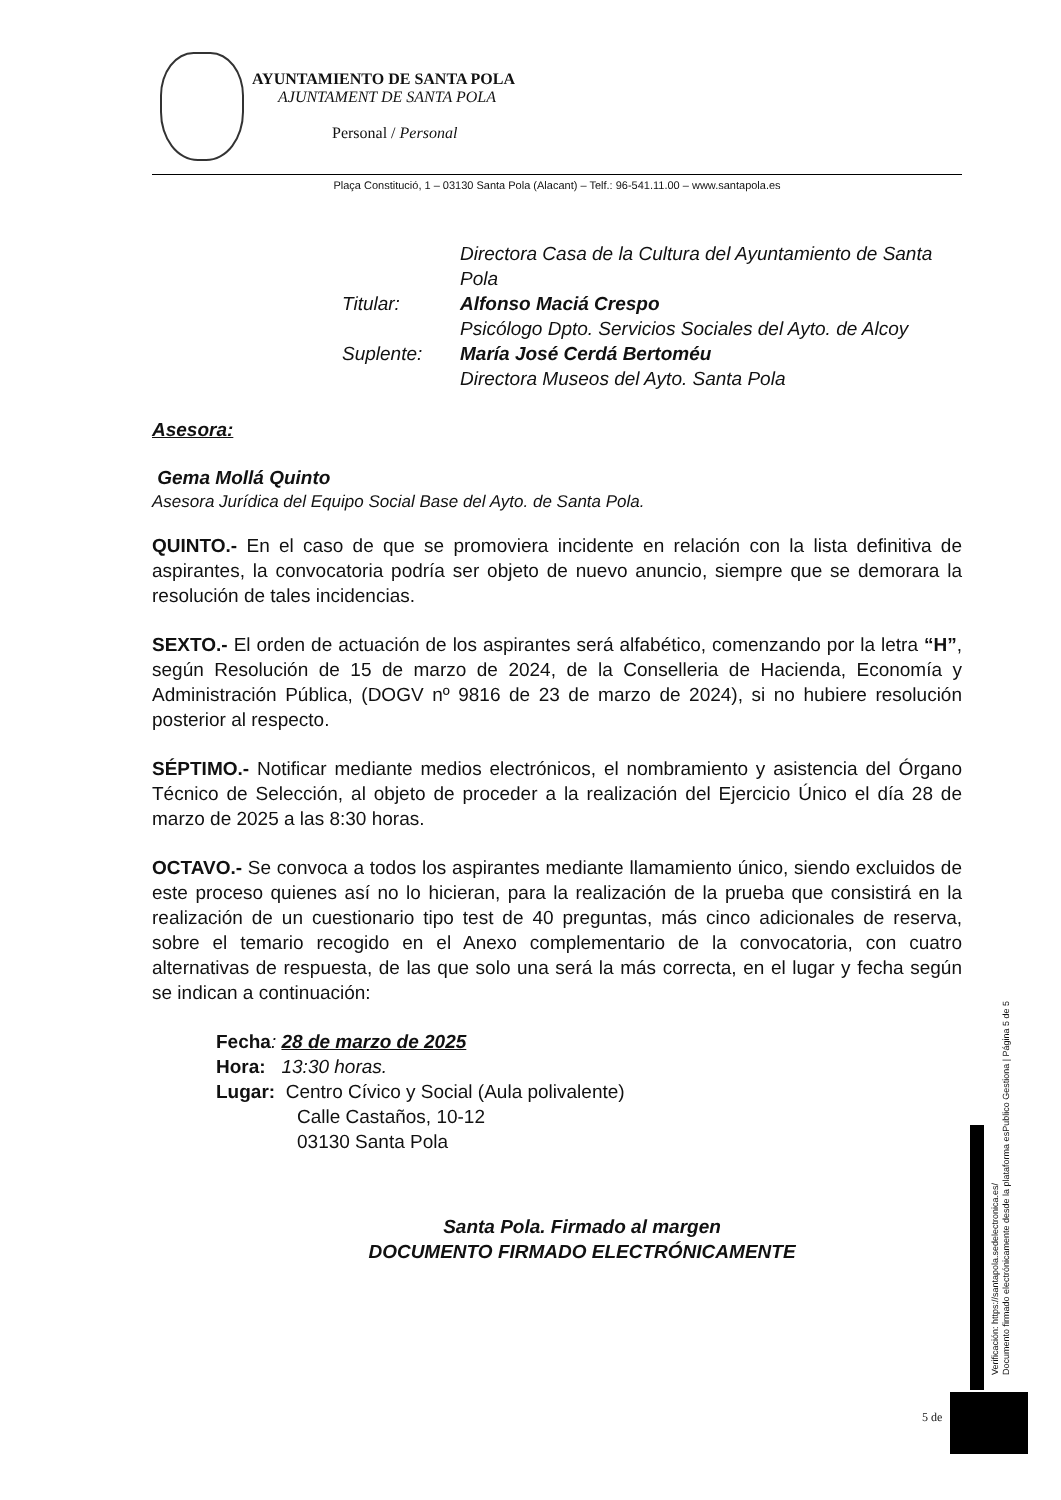AYUNTAMIENTO DE SANTA POLA
AJUNTAMENT DE SANTA POLA
Personal / Personal
Plaça Constitució, 1 – 03130 Santa Pola (Alacant) – Telf.: 96-541.11.00 – www.santapola.es
Directora Casa de la Cultura del Ayuntamiento de Santa Pola
Titular:
Alfonso Maciá Crespo
Psicólogo Dpto. Servicios Sociales del Ayto. de Alcoy
Suplente:
María José Cerdá Bertoméu
Directora Museos del Ayto. Santa Pola
Asesora:
Gema Mollá Quinto
Asesora Jurídica del Equipo Social Base del Ayto. de Santa Pola.
QUINTO.- En el caso de que se promoviera incidente en relación con la lista definitiva de aspirantes, la convocatoria podría ser objeto de nuevo anuncio, siempre que se demorara la resolución de tales incidencias.
SEXTO.- El orden de actuación de los aspirantes será alfabético, comenzando por la letra “H”, según Resolución de 15 de marzo de 2024, de la Conselleria de Hacienda, Economía y Administración Pública, (DOGV nº 9816 de 23 de marzo de 2024), si no hubiere resolución posterior al respecto.
SÉPTIMO.- Notificar mediante medios electrónicos, el nombramiento y asistencia del Órgano Técnico de Selección, al objeto de proceder a la realización del Ejercicio Único el día 28 de marzo de 2025 a las 8:30 horas.
OCTAVO.- Se convoca a todos los aspirantes mediante llamamiento único, siendo excluidos de este proceso quienes así no lo hicieran, para la realización de la prueba que consistirá en la realización de un cuestionario tipo test de 40 preguntas, más cinco adicionales de reserva, sobre el temario recogido en el Anexo complementario de la convocatoria, con cuatro alternativas de respuesta, de las que solo una será la más correcta, en el lugar y fecha según se indican a continuación:
Fecha: 28 de marzo de 2025
Hora: 13:30 horas.
Lugar: Centro Cívico y Social (Aula polivalente)
Calle Castaños, 10-12
03130 Santa Pola
Santa Pola. Firmado al margen
DOCUMENTO FIRMADO ELECTRÓNICAMENTE
Verificación: https://santapola.sedelectronica.es/
Documento firmado electrónicamente desde la plataforma esPublico Gestiona | Página 5 de 5
5 de